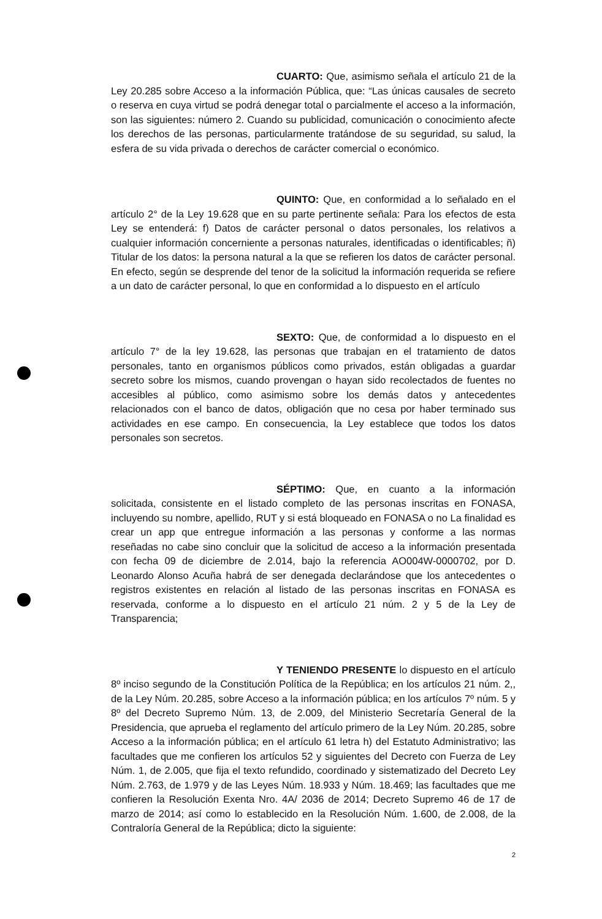CUARTO: Que, asimismo señala el artículo 21 de la Ley 20.285 sobre Acceso a la información Pública, que: “Las únicas causales de secreto o reserva en cuya virtud se podrá denegar total o parcialmente el acceso a la información, son las siguientes: número 2. Cuando su publicidad, comunicación o conocimiento afecte los derechos de las personas, particularmente tratándose de su seguridad, su salud, la esfera de su vida privada o derechos de carácter comercial o económico.
QUINTO: Que, en conformidad a lo señalado en el artículo 2° de la Ley 19.628 que en su parte pertinente señala: Para los efectos de esta Ley se entenderá: f) Datos de carácter personal o datos personales, los relativos a cualquier información concerniente a personas naturales, identificadas o identificables; ñ) Titular de los datos: la persona natural a la que se refieren los datos de carácter personal. En efecto, según se desprende del tenor de la solicitud la información requerida se refiere a un dato de carácter personal, lo que en conformidad a lo dispuesto en el artículo
SEXTO: Que, de conformidad a lo dispuesto en el artículo 7° de la ley 19.628, las personas que trabajan en el tratamiento de datos personales, tanto en organismos públicos como privados, están obligadas a guardar secreto sobre los mismos, cuando provengan o hayan sido recolectados de fuentes no accesibles al público, como asimismo sobre los demás datos y antecedentes relacionados con el banco de datos, obligación que no cesa por haber terminado sus actividades en ese campo. En consecuencia, la Ley establece que todos los datos personales son secretos.
SÉPTIMO: Que, en cuanto a la información solicitada, consistente en el listado completo de las personas inscritas en FONASA, incluyendo su nombre, apellido, RUT y si está bloqueado en FONASA o no La finalidad es crear un app que entregue información a las personas y conforme a las normas reseñadas no cabe sino concluir que la solicitud de acceso a la información presentada con fecha 09 de diciembre de 2.014, bajo la referencia AO004W-0000702, por D. Leonardo Alonso Acuña habrá de ser denegada declarándose que los antecedentes o registros existentes en relación al listado de las personas inscritas en FONASA es reservada, conforme a lo dispuesto en el artículo 21 núm. 2 y 5 de la Ley de Transparencia;
Y TENIENDO PRESENTE lo dispuesto en el artículo 8º inciso segundo de la Constitución Política de la República; en los artículos 21 núm. 2,, de la Ley Núm. 20.285, sobre Acceso a la información pública; en los artículos 7º núm. 5 y 8º del Decreto Supremo Núm. 13, de 2.009, del Ministerio Secretaría General de la Presidencia, que aprueba el reglamento del artículo primero de la Ley Núm. 20.285, sobre Acceso a la información pública; en el artículo 61 letra h) del Estatuto Administrativo; las facultades que me confieren los artículos 52 y siguientes del Decreto con Fuerza de Ley Núm. 1, de 2.005, que fija el texto refundido, coordinado y sistematizado del Decreto Ley Núm. 2.763, de 1.979 y de las Leyes Núm. 18.933 y Núm. 18.469; las facultades que me confieren la Resolución Exenta Nro. 4A/ 2036 de 2014; Decreto Supremo 46 de 17 de marzo de 2014; así como lo establecido en la Resolución Núm. 1.600, de 2.008, de la Contraloría General de la República; dicto la siguiente:
2